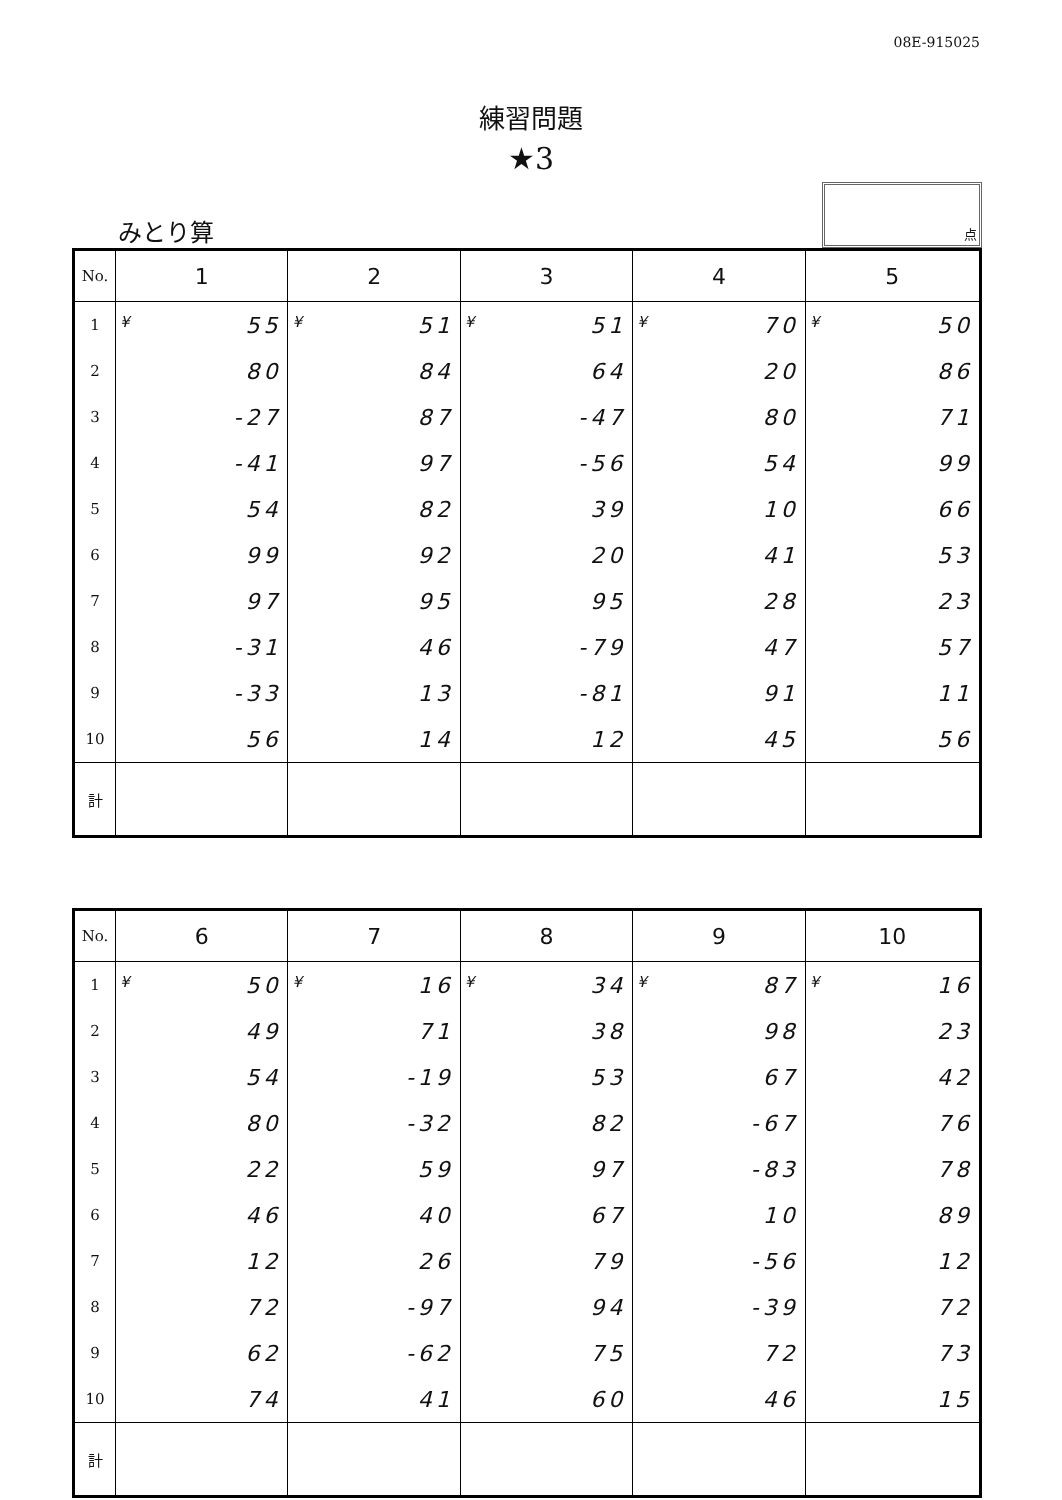08E-915025
練習問題
★3
みとり算
点
| No. | 1 | 2 | 3 | 4 | 5 |
| --- | --- | --- | --- | --- | --- |
| 1 | ¥ 55 | ¥ 51 | ¥ 51 | ¥ 70 | ¥ 50 |
| 2 | 80 | 84 | 64 | 20 | 86 |
| 3 | -27 | 87 | -47 | 80 | 71 |
| 4 | -41 | 97 | -56 | 54 | 99 |
| 5 | 54 | 82 | 39 | 10 | 66 |
| 6 | 99 | 92 | 20 | 41 | 53 |
| 7 | 97 | 95 | 95 | 28 | 23 |
| 8 | -31 | 46 | -79 | 47 | 57 |
| 9 | -33 | 13 | -81 | 91 | 11 |
| 10 | 56 | 14 | 12 | 45 | 56 |
| 計 | | | | | |
| No. | 6 | 7 | 8 | 9 | 10 |
| --- | --- | --- | --- | --- | --- |
| 1 | ¥ 50 | ¥ 16 | ¥ 34 | ¥ 87 | ¥ 16 |
| 2 | 49 | 71 | 38 | 98 | 23 |
| 3 | 54 | -19 | 53 | 67 | 42 |
| 4 | 80 | -32 | 82 | -67 | 76 |
| 5 | 22 | 59 | 97 | -83 | 78 |
| 6 | 46 | 40 | 67 | 10 | 89 |
| 7 | 12 | 26 | 79 | -56 | 12 |
| 8 | 72 | -97 | 94 | -39 | 72 |
| 9 | 62 | -62 | 75 | 72 | 73 |
| 10 | 74 | 41 | 60 | 46 | 15 |
| 計 | | | | | |